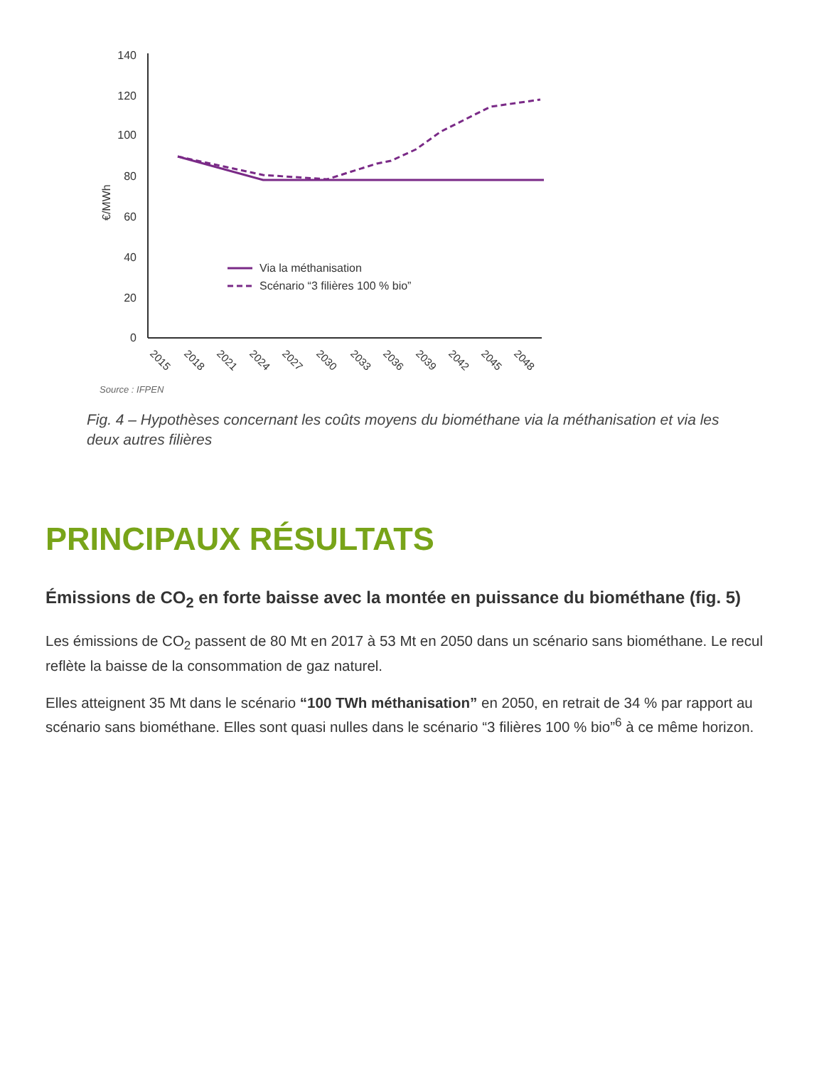140
120
100
80
60
40
20
0
€/MWh
Via la méthanisation
Scénario “3 filières 100 % bio”
2015
2018
2021
2024
2027
2030
2033
2036
2039
2042
2045
2048
Source : IFPEN
Fig. 4 – Hypothèses concernant les coûts moyens du biométhane via la méthanisation et via les deux autres filières
PRINCIPAUX RÉSULTATS
Émissions de CO<sub>2</sub> en forte baisse avec la montée en puissance du biométhane (fig. 5)
Les émissions de CO<sub>2</sub> passent de 80 Mt en 2017 à 53 Mt en 2050 dans un scénario sans biométhane. Le recul reflète la baisse de la consommation de gaz naturel.
Elles atteignent 35 Mt dans le scénario “100 TWh méthanisation” en 2050, en retrait de 34 % par rapport au scénario sans biométhane. Elles sont quasi nulles dans le scénario “3 filières 100 % bio”<sup>6</sup> à ce même horizon.